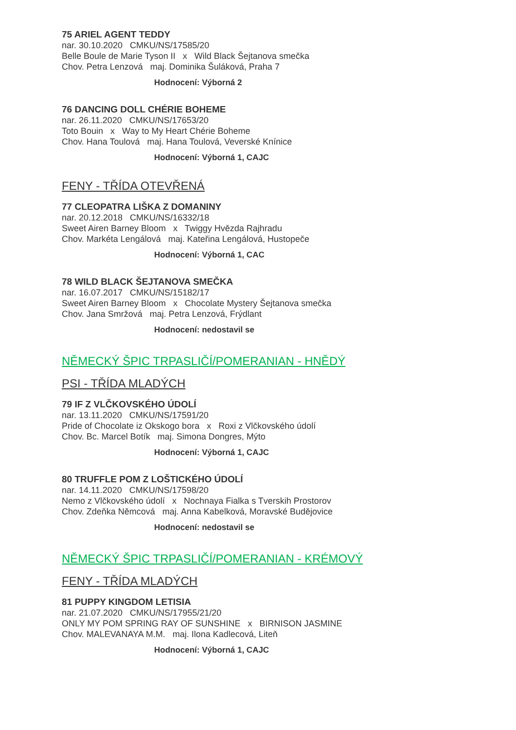75 ARIEL AGENT TEDDY
nar. 30.10.2020 CMKU/NS/17585/20
Belle Boule de Marie Tyson II x Wild Black Šejtanova smečka
Chov. Petra Lenzová maj. Dominika Šuláková, Praha 7
Hodnocení: Výborná 2
76 DANCING DOLL CHÉRIE BOHEME
nar. 26.11.2020 CMKU/NS/17653/20
Toto Bouin x Way to My Heart Chérie Boheme
Chov. Hana Toulová maj. Hana Toulová, Veverské Knínice
Hodnocení: Výborná 1, CAJC
FENY - TŘÍDA OTEVŘENÁ
77 CLEOPATRA LIŠKA Z DOMANINY
nar. 20.12.2018 CMKU/NS/16332/18
Sweet Airen Barney Bloom x Twiggy Hvězda Rajhradu
Chov. Markéta Lengálová maj. Kateřina Lengálová, Hustopeče
Hodnocení: Výborná 1, CAC
78 WILD BLACK ŠEJTANOVA SMEČKA
nar. 16.07.2017 CMKU/NS/15182/17
Sweet Airen Barney Bloom x Chocolate Mystery Šejtanova smečka
Chov. Jana Smržová maj. Petra Lenzová, Frýdlant
Hodnocení: nedostavil se
NĚMECKÝ ŠPIC TRPASLIČÍ/POMERANIAN - HNĚDÝ
PSI - TŘÍDA MLADÝCH
79 IF Z VLČKOVSKÉHO ÚDOLÍ
nar. 13.11.2020 CMKU/NS/17591/20
Pride of Chocolate iz Okskogo bora x Roxi z Vlčkovského údolí
Chov. Bc. Marcel Botík maj. Simona Dongres, Mýto
Hodnocení: Výborná 1, CAJC
80 TRUFFLE POM Z LOŠTICKÉHO ÚDOLÍ
nar. 14.11.2020 CMKU/NS/17598/20
Nemo z Vlčkovského údolí x Nochnaya Fialka s Tverskih Prostorov
Chov. Zdeňka Němcová maj. Anna Kabelková, Moravské Budějovice
Hodnocení: nedostavil se
NĚMECKÝ ŠPIC TRPASLIČÍ/POMERANIAN - KRÉMOVÝ
FENY - TŘÍDA MLADÝCH
81 PUPPY KINGDOM LETISIA
nar. 21.07.2020 CMKU/NS/17955/21/20
ONLY MY POM SPRING RAY OF SUNSHINE x BIRNISON JASMINE
Chov. MALEVANAYA M.M. maj. Ilona Kadlecová, Liteň
Hodnocení: Výborná 1, CAJC